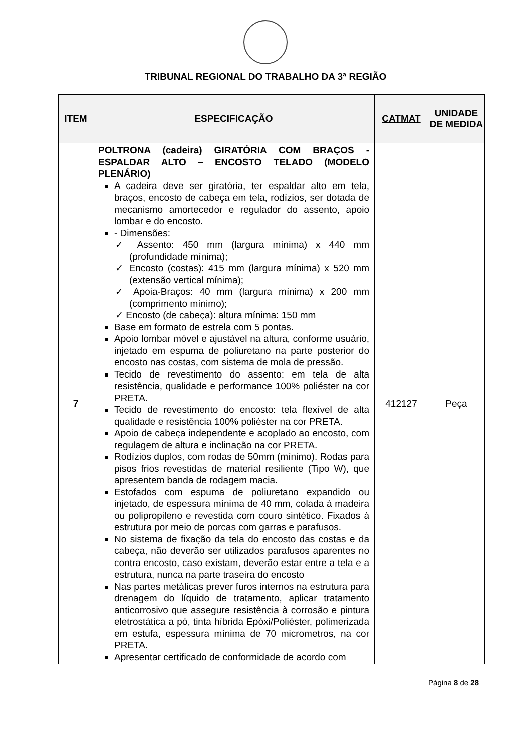TRIBUNAL REGIONAL DO TRABALHO DA 3ª REGIÃO
| ITEM | ESPECIFICAÇÃO | CATMAT | UNIDADE DE MEDIDA |
| --- | --- | --- | --- |
| 7 | POLTRONA (cadeira) GIRATÓRIA COM BRAÇOS - ESPALDAR ALTO – ENCOSTO TELADO (MODELO PLENÁRIO) A cadeira deve ser giratória, ter espaldar alto em tela, braços, encosto de cabeça em tela, rodízios, ser dotada de mecanismo amortecedor e regulador do assento, apoio lombar e do encosto. - Dimensões: ✓ Assento: 450 mm (largura mínima) x 440 mm (profundidade mínima); ✓ Encosto (costas): 415 mm (largura mínima) x 520 mm (extensão vertical mínima); ✓ Apoia-Braços: 40 mm (largura mínima) x 200 mm (comprimento mínimo); ✓ Encosto (de cabeça): altura mínima: 150 mm Base em formato de estrela com 5 pontas. Apoio lombar móvel e ajustável na altura, conforme usuário, injetado em espuma de poliuretano na parte posterior do encosto nas costas, com sistema de mola de pressão. Tecido de revestimento do assento: em tela de alta resistência, qualidade e performance 100% poliéster na cor PRETA. Tecido de revestimento do encosto: tela flexível de alta qualidade e resistência 100% poliéster na cor PRETA. Apoio de cabeça independente e acoplado ao encosto, com regulagem de altura e inclinação na cor PRETA. Rodízios duplos, com rodas de 50mm (mínimo). Rodas para pisos frios revestidas de material resiliente (Tipo W), que apresentem banda de rodagem macia. Estofados com espuma de poliuretano expandido ou injetado, de espessura mínima de 40 mm, colada à madeira ou polipropileno e revestida com couro sintético. Fixados à estrutura por meio de porcas com garras e parafusos. No sistema de fixação da tela do encosto das costas e da cabeça, não deverão ser utilizados parafusos aparentes no contra encosto, caso existam, deverão estar entre a tela e a estrutura, nunca na parte traseira do encosto Nas partes metálicas prever furos internos na estrutura para drenagem do líquido de tratamento, aplicar tratamento anticorrosivo que assegure resistência à corrosão e pintura eletrostática a pó, tinta híbrida Epóxi/Poliéster, polimerizada em estufa, espessura mínima de 70 micrometros, na cor PRETA. Apresentar certificado de conformidade de acordo com | 412127 | Peça |
Página 8 de 28